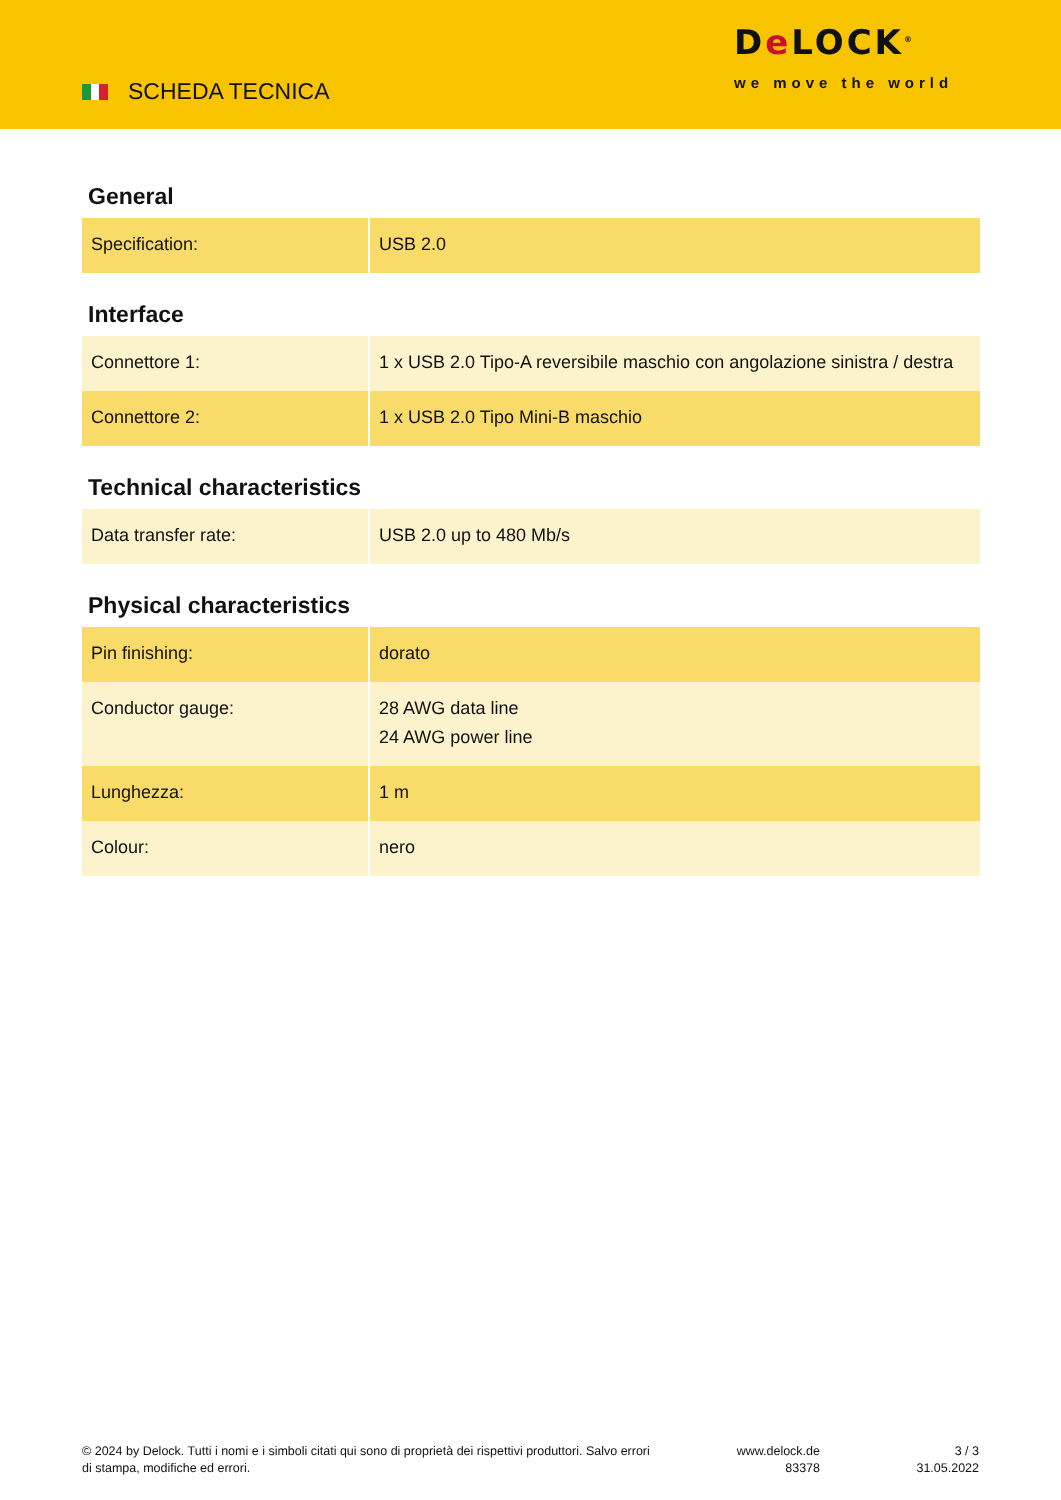SCHEDA TECNICA
De LOCK<sup>®</sup>
we move the world
General
| Specification: | USB 2.0 |
Interface
| Connettore 1: | 1 x USB 2.0 Tipo-A reversibile maschio con angolazione sinistra / destra |
| Connettore 2: | 1 x USB 2.0 Tipo Mini-B maschio |
Technical characteristics
| Data transfer rate: | USB 2.0 up to 480 Mb/s |
Physical characteristics
| Pin finishing: | dorato |
| Conductor gauge: | 28 AWG data line 24 AWG power line |
| Lunghezza: | 1 m |
| Colour: | nero |
© 2024 by Delock. Tutti i nomi e i simboli citati qui sono di proprietà dei rispettivi produttori. Salvo errori di stampa, modifiche ed errori.
www.delock.de
83378
3 / 3
31.05.2022